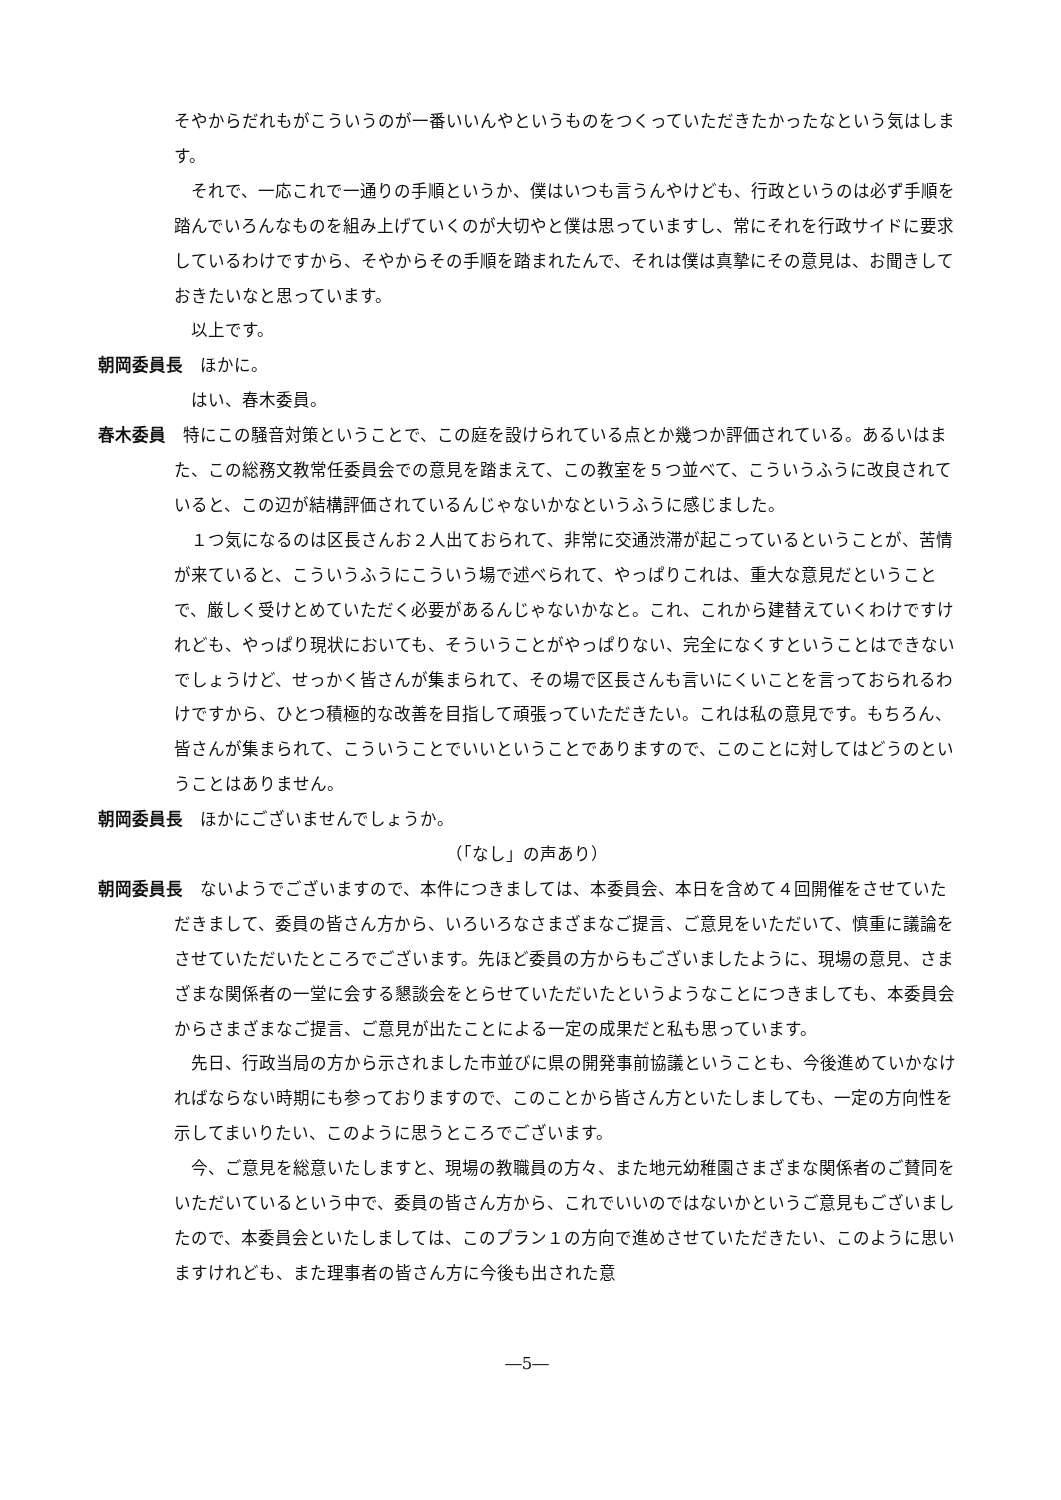そやからだれもがこういうのが一番いいんやというものをつくっていただきたかったなという気はします。
それで、一応これで一通りの手順というか、僕はいつも言うんやけども、行政というのは必ず手順を踏んでいろんなものを組み上げていくのが大切やと僕は思っていますし、常にそれを行政サイドに要求しているわけですから、そやからその手順を踏まれたんで、それは僕は真摯にその意見は、お聞きしておきたいなと思っています。
以上です。
朝岡委員長　ほかに。
はい、春木委員。
春木委員　特にこの騒音対策ということで、この庭を設けられている点とか幾つか評価されている。あるいはまた、この総務文教常任委員会での意見を踏まえて、この教室を５つ並べて、こういうふうに改良されていると、この辺が結構評価されているんじゃないかなというふうに感じました。
１つ気になるのは区長さんお２人出ておられて、非常に交通渋滞が起こっているということが、苦情が来ていると、こういうふうにこういう場で述べられて、やっぱりこれは、重大な意見だということで、厳しく受けとめていただく必要があるんじゃないかなと。これ、これから建替えていくわけですけれども、やっぱり現状においても、そういうことがやっぱりない、完全になくすということはできないでしょうけど、せっかく皆さんが集まられて、その場で区長さんも言いにくいことを言っておられるわけですから、ひとつ積極的な改善を目指して頑張っていただきたい。これは私の意見です。もちろん、皆さんが集まられて、こういうことでいいということでありますので、このことに対してはどうのということはありません。
朝岡委員長　ほかにございませんでしょうか。
（「なし」の声あり）
朝岡委員長　ないようでございますので、本件につきましては、本委員会、本日を含めて４回開催をさせていただきまして、委員の皆さん方から、いろいろなさまざまなご提言、ご意見をいただいて、慎重に議論をさせていただいたところでございます。先ほど委員の方からもございましたように、現場の意見、さまざまな関係者の一堂に会する懇談会をとらせていただいたというようなことにつきましても、本委員会からさまざまなご提言、ご意見が出たことによる一定の成果だと私も思っています。
先日、行政当局の方から示されました市並びに県の開発事前協議ということも、今後進めていかなければならない時期にも参っておりますので、このことから皆さん方といたしましても、一定の方向性を示してまいりたい、このように思うところでございます。
今、ご意見を総意いたしますと、現場の教職員の方々、また地元幼稚園さまざまな関係者のご賛同をいただいているという中で、委員の皆さん方から、これでいいのではないかというご意見もございましたので、本委員会といたしましては、このプラン１の方向で進めさせていただきたい、このように思いますけれども、また理事者の皆さん方に今後も出された意
―5―